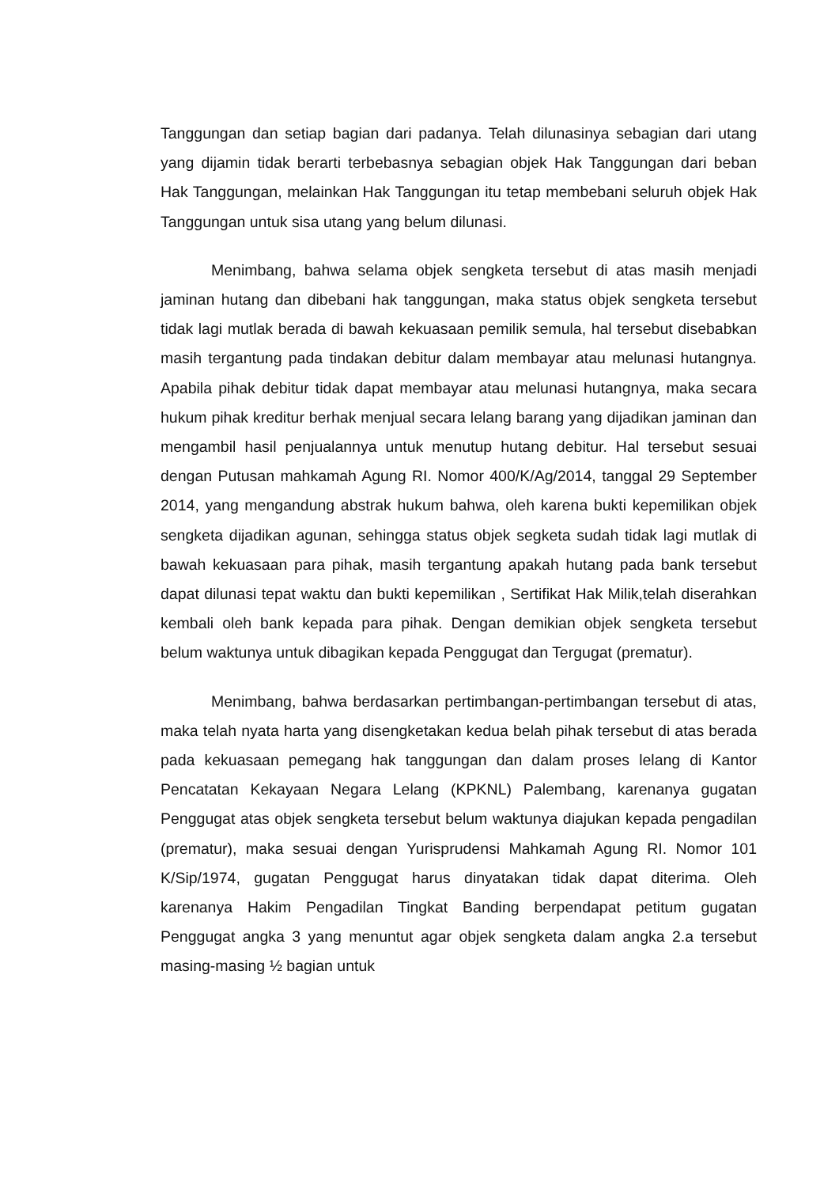Tanggungan dan setiap bagian dari padanya. Telah dilunasinya sebagian dari utang yang dijamin tidak berarti terbebasnya sebagian objek Hak Tanggungan dari beban Hak Tanggungan, melainkan Hak Tanggungan itu tetap membebani seluruh objek Hak Tanggungan untuk sisa utang yang belum dilunasi.
Menimbang, bahwa selama objek sengketa tersebut di atas masih menjadi jaminan hutang dan dibebani hak tanggungan, maka status objek sengketa tersebut tidak lagi mutlak berada di bawah kekuasaan pemilik semula, hal tersebut disebabkan masih tergantung pada tindakan debitur dalam membayar atau melunasi hutangnya. Apabila pihak debitur tidak dapat membayar atau melunasi hutangnya, maka secara hukum pihak kreditur berhak menjual secara lelang barang yang dijadikan jaminan dan mengambil hasil penjualannya untuk menutup hutang debitur. Hal tersebut sesuai dengan Putusan mahkamah Agung RI. Nomor 400/K/Ag/2014, tanggal 29 September 2014, yang mengandung abstrak hukum bahwa, oleh karena bukti kepemilikan objek sengketa dijadikan agunan, sehingga status objek segketa sudah tidak lagi mutlak di bawah kekuasaan para pihak, masih tergantung apakah hutang pada bank tersebut dapat dilunasi tepat waktu dan bukti kepemilikan , Sertifikat Hak Milik,telah diserahkan kembali oleh bank kepada para pihak. Dengan demikian objek sengketa tersebut belum waktunya untuk dibagikan kepada Penggugat dan Tergugat (prematur).
Menimbang, bahwa berdasarkan pertimbangan-pertimbangan tersebut di atas, maka telah nyata harta yang disengketakan kedua belah pihak tersebut di atas berada pada kekuasaan pemegang hak tanggungan dan dalam proses lelang di Kantor Pencatatan Kekayaan Negara Lelang (KPKNL) Palembang, karenanya gugatan Penggugat atas objek sengketa tersebut belum waktunya diajukan kepada pengadilan (prematur), maka sesuai dengan Yurisprudensi Mahkamah Agung RI. Nomor 101 K/Sip/1974, gugatan Penggugat harus dinyatakan tidak dapat diterima. Oleh karenanya Hakim Pengadilan Tingkat Banding berpendapat petitum gugatan Penggugat angka 3 yang menuntut agar objek sengketa dalam angka 2.a tersebut masing-masing ½ bagian untuk